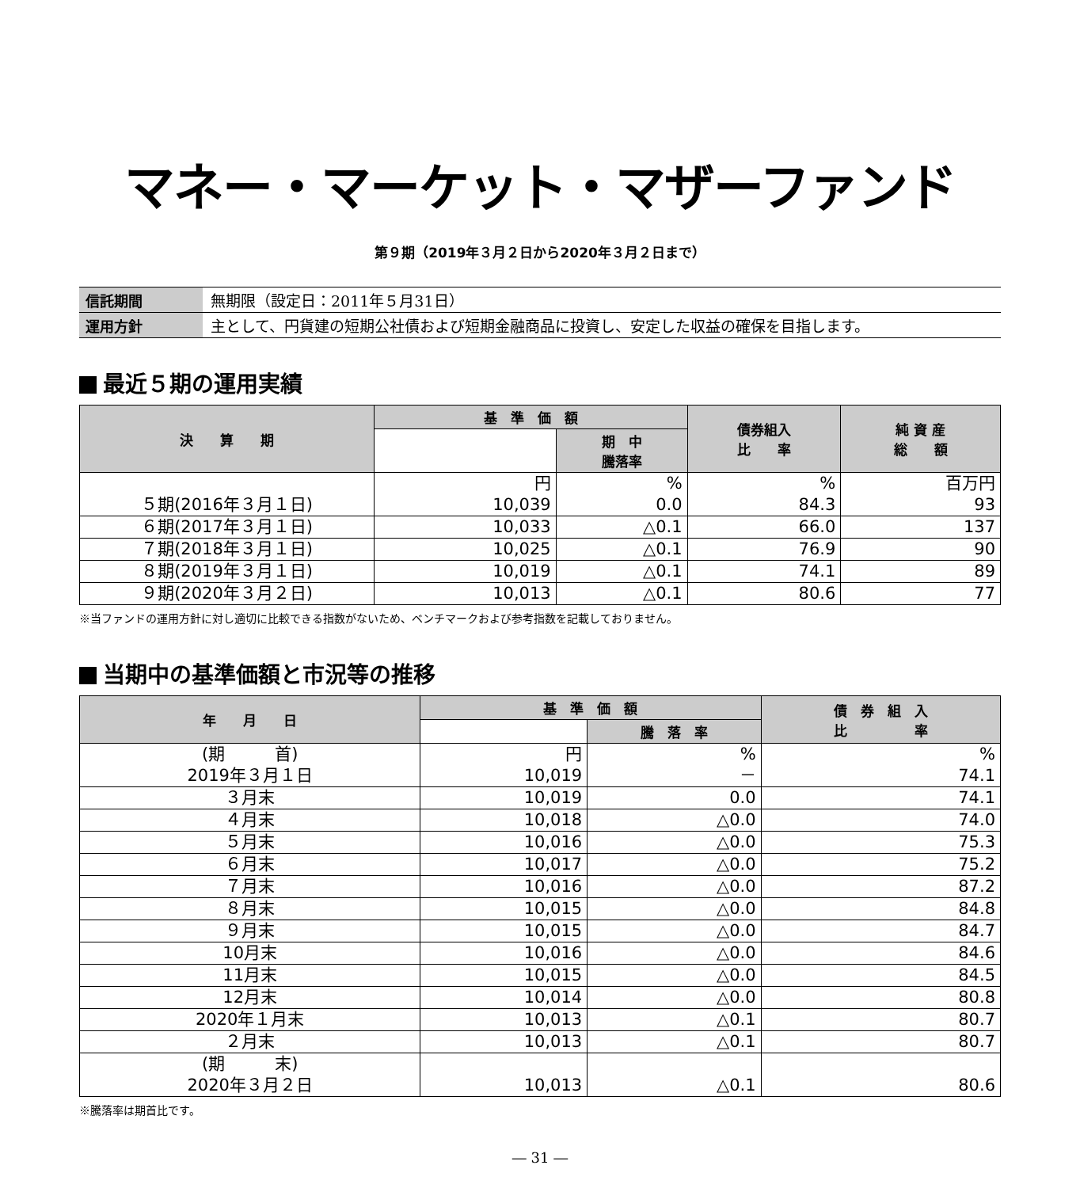マネー・マーケット・マザーファンド
第９期（2019年３月２日から2020年３月２日まで）
| 信託期間 | 無期限（設定日：2011年５月31日） |
| 運用方針 | 主として、円貨建の短期公社債および短期金融商品に投資し、安定した収益の確保を目指します。 |
最近５期の運用実績
| 決 算 期 | 基 準 価 額 | | 債券組入 比 率 | 純 資 産 総 額 |
| --- | --- | --- | --- | --- |
| | | 期 中 騰落率 | | |
| ５期(2016年３月１日) | 円 10,039 | % 0.0 | % 84.3 | 百万円 93 |
| ６期(2017年３月１日) | 10,033 | △0.1 | 66.0 | 137 |
| ７期(2018年３月１日) | 10,025 | △0.1 | 76.9 | 90 |
| ８期(2019年３月１日) | 10,019 | △0.1 | 74.1 | 89 |
| ９期(2020年３月２日) | 10,013 | △0.1 | 80.6 | 77 |
※当ファンドの運用方針に対し適切に比較できる指数がないため、ベンチマークおよび参考指数を記載しておりません。
当期中の基準価額と市況等の推移
| 年 月 日 | 基 準 価 額 | | 債 券 組 入 比 率 |
| --- | --- | --- | --- |
| | | 騰 落 率 | |
| (期 首) 2019年３月１日 | 円 10,019 | % － | % 74.1 |
| ３月末 | 10,019 | 0.0 | 74.1 |
| ４月末 | 10,018 | △0.0 | 74.0 |
| ５月末 | 10,016 | △0.0 | 75.3 |
| ６月末 | 10,017 | △0.0 | 75.2 |
| ７月末 | 10,016 | △0.0 | 87.2 |
| ８月末 | 10,015 | △0.0 | 84.8 |
| ９月末 | 10,015 | △0.0 | 84.7 |
| 10月末 | 10,016 | △0.0 | 84.6 |
| 11月末 | 10,015 | △0.0 | 84.5 |
| 12月末 | 10,014 | △0.0 | 80.8 |
| 2020年１月末 | 10,013 | △0.1 | 80.7 |
| ２月末 | 10,013 | △0.1 | 80.7 |
| (期 末) 2020年３月２日 | 10,013 | △0.1 | 80.6 |
※騰落率は期首比です。
― 31 ―